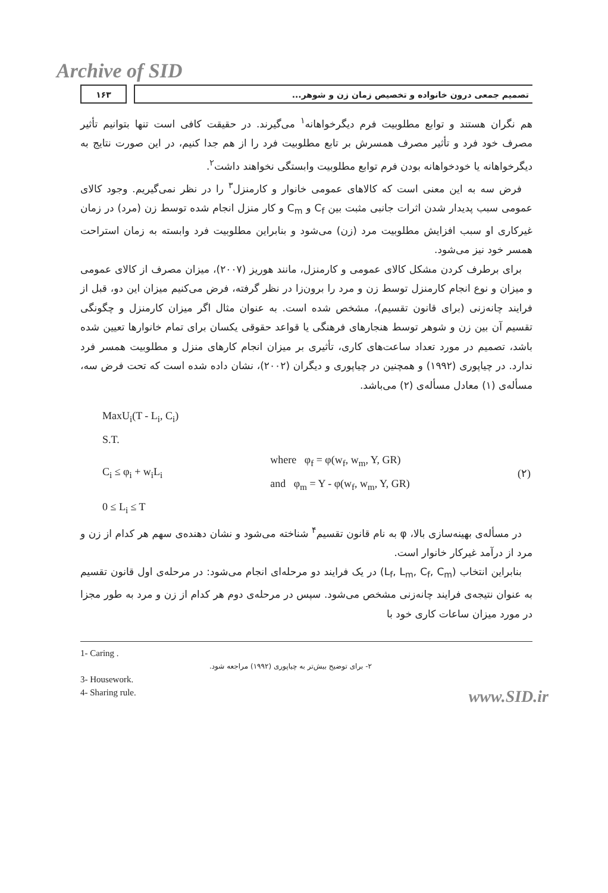Archive of SID
۱۶۳ تصمیم جمعی درون خانواده و تخصیص زمان زن و شوهر...
هم نگران هستند و توابع مطلوبیت فرم دیگرخواهانه<sup>۱</sup> می‌گیرند. در حقیقت کافی است تنها بتوانیم تأثیر مصرف خود فرد و تأثیر مصرف همسرش بر تابع مطلوبیت فرد را از هم جدا کنیم، در این صورت نتایج به دیگرخواهانه یا خودخواهانه بودن فرم توابع مطلوبیت وابستگی نخواهند داشت<sup>۲</sup>.
فرض سه به این معنی است که کالاهای عمومی خانوار و کارمنزل<sup>۳</sup> را در نظر نمی‌گیریم. وجود کالای عمومی سبب پدیدار شدن اثرات جانبی مثبت بین C<sub>f</sub> و C<sub>m</sub> و کار منزل انجام شده توسط زن (مرد) در زمان غیرکاری او سبب افزایش مطلوبیت مرد (زن) می‌شود و بنابراین مطلوبیت فرد وابسته به زمان استراحت همسر خود نیز می‌شود.
برای برطرف کردن مشکل کالای عمومی و کارمنزل، مانند هوریز (۲۰۰۷)، میزان مصرف از کالای عمومی و میزان و نوع انجام کارمنزل توسط زن و مرد را برون‌زا در نظر گرفته، فرض می‌کنیم میزان این دو، قبل از فرایند چانه‌زنی (برای قانون تقسیم)، مشخص شده است. به عنوان مثال اگر میزان کارمنزل و چگونگی تقسیم آن بین زن و شوهر توسط هنجارهای فرهنگی یا قواعد حقوقی یکسان برای تمام خانوارها تعیین شده باشد، تصمیم در مورد تعداد ساعت‌های کاری، تأثیری بر میزان انجام کارهای منزل و مطلوبیت همسر فرد ندارد. در چیاپوری (۱۹۹۲) و همچنین در چیاپوری و دیگران (۲۰۰۲)، نشان داده شده است که تحت فرض سه، مسأله‌ی (۱) معادل مسأله‌ی (۲) می‌باشد.
MaxU<sub>i</sub>(T - L<sub>i</sub>, C<sub>i</sub>)
S.T.
C<sub>i</sub> ≤ φ<sub>i</sub> + w<sub>i</sub>L<sub>i</sub> where φ<sub>f</sub> = φ(w<sub>f</sub>, w<sub>m</sub>, Y, GR)
and φ<sub>m</sub> = Y - φ(w<sub>f</sub>, w<sub>m</sub>, Y, GR) (۲)
0 ≤ L<sub>i</sub> ≤ T
در مسأله‌ی بهینه‌سازی بالا، φ به نام قانون تقسیم<sup>۴</sup> شناخته می‌شود و نشان دهنده‌ی سهم هر کدام از زن و مرد از درآمد غیرکار خانوار است.
بنابراین انتخاب (L<sub>f</sub>, L<sub>m</sub>, C<sub>f</sub>, C<sub>m</sub>) در یک فرایند دو مرحله‌ای انجام می‌شود: در مرحله‌ی اول قانون تقسیم به عنوان نتیجه‌ی فرایند چانه‌زنی مشخص می‌شود. سپس در مرحله‌ی دوم هر کدام از زن و مرد به طور مجزا در مورد میزان ساعات کاری خود با
1- Caring .
۲- برای توضیح بیش‌تر به چیاپوری (۱۹۹۲) مراجعه شود.
3- Housework.
4- Sharing rule.
www.SID.ir